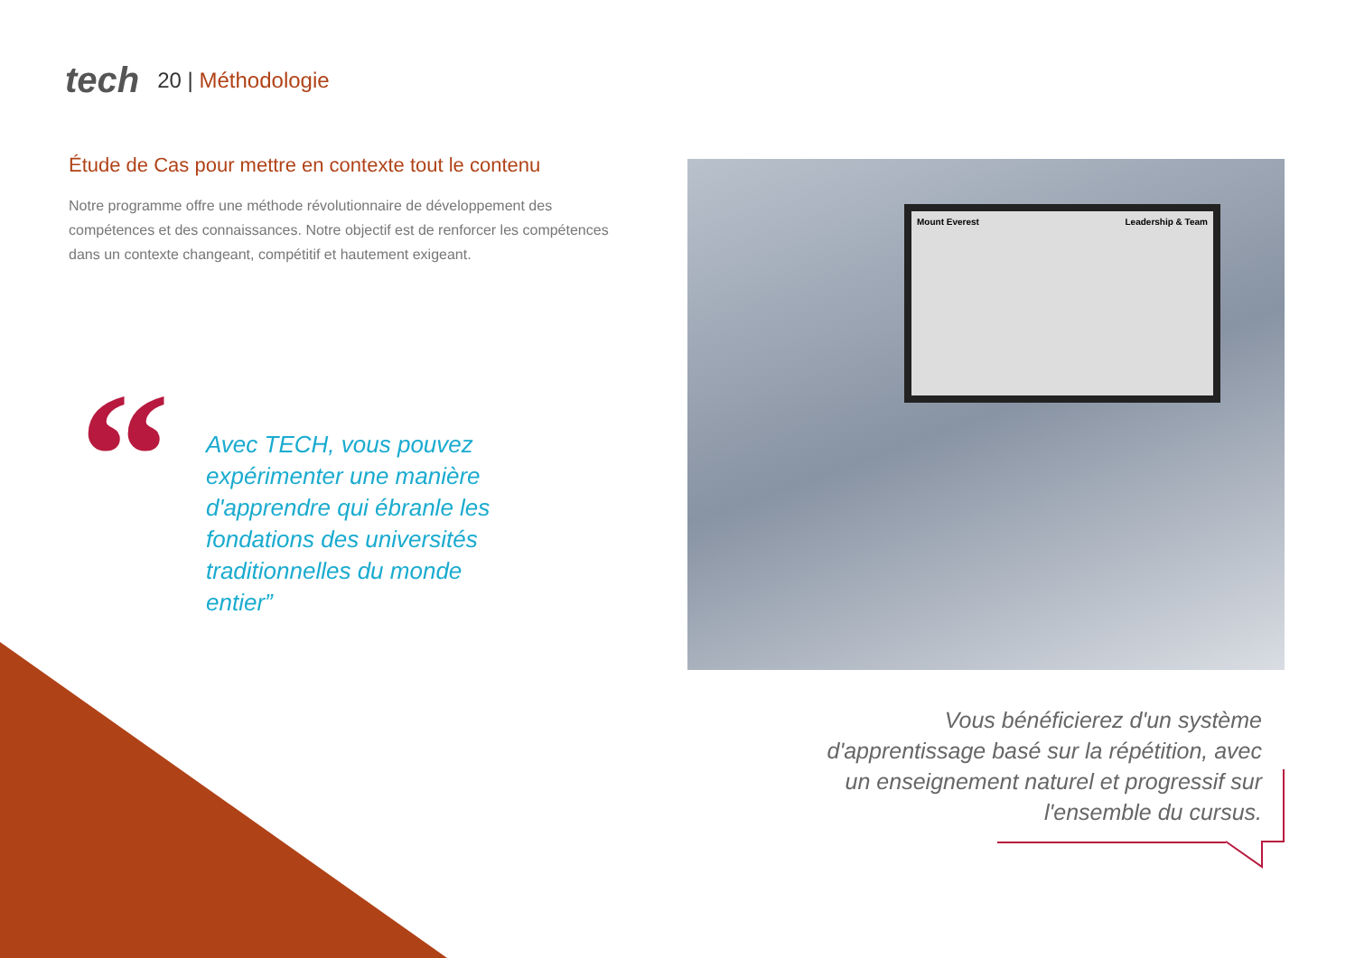tech
20 | Méthodologie
Étude de Cas pour mettre en contexte tout le contenu
Notre programme offre une méthode révolutionnaire de développement des compétences et des connaissances. Notre objectif est de renforcer les compétences dans un contexte changeant, compétitif et hautement exigeant.
“
Avec TECH, vous pouvez expérimenter une manière d'apprendre qui ébranle les fondations des universités traditionnelles du monde entier”
Mount Everest Leadership & Team
Vous bénéficierez d'un système d'apprentissage basé sur la répétition, avec un enseignement naturel et progressif sur l'ensemble du cursus.